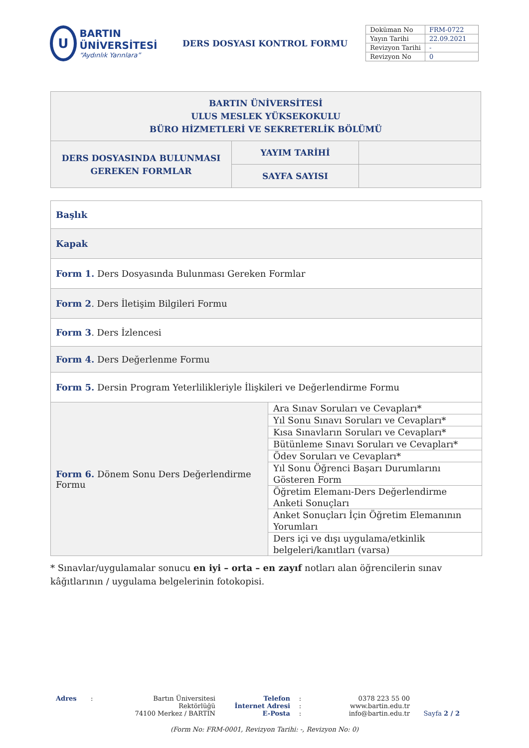U
BARTIN ÜNİVERSİTESİ
“Aydınlık Yarınlara”
DERS DOSYASI KONTROL FORMU
| Doküman No | FRM-0722 |
| Yayın Tarihi | 22.09.2021 |
| Revizyon Tarihi | - |
| Revizyon No | 0 |
| BARTIN ÜNİVERSİTESİ ULUS MESLEK YÜKSEKOKULU BÜRO HİZMETLERİ VE SEKRETERLİK BÖLÜMÜ | | |
| DERS DOSYASINDA BULUNMASI GEREKEN FORMLAR | YAYIM TARİHİ | |
| | SAYFA SAYISI | |
| Başlık | |
| Kapak | |
| Form 1. Ders Dosyasında Bulunması Gereken Formlar | |
| Form 2 . Ders İletişim Bilgileri Formu | |
| Form 3 . Ders İzlencesi | |
| Form 4. Ders Değerlenme Formu | |
| Form 5. Dersin Program Yeterlilikleriyle İlişkileri ve Değerlendirme Formu | |
| Form 6. Dönem Sonu Ders Değerlendirme Formu | / Ara Sınav Soruları ve Cevapları* / / Yıl Sonu Sınavı Soruları ve Cevapları* / / Kısa Sınavların Soruları ve Cevapları* / / Bütünleme Sınavı Soruları ve Cevapları* / / Ödev Soruları ve Cevapları* / / Yıl Sonu Öğrenci Başarı Durumlarını Gösteren Form / / Öğretim Elemanı-Ders Değerlendirme Anketi Sonuçları / / Anket Sonuçları İçin Öğretim Elemanının Yorumları / / Ders içi ve dışı uygulama/etkinlik belgeleri/kanıtları (varsa) / |
* Sınavlar/uygulamalar sonucu en iyi – orta – en zayıf notları alan öğrencilerin sınav kâğıtlarının / uygulama belgelerinin fotokopisi.
Adres : Bartın Üniversitesi Rektörlüğü
74100 Merkez / BARTIN
Telefon
İnternet Adresi
E-Posta
:
:
:
0378 223 55 00
www.bartin.edu.tr
info@bartin.edu.tr
Sayfa 2 / 2
(Form No: FRM-0001, Revizyon Tarihi: -, Revizyon No: 0)